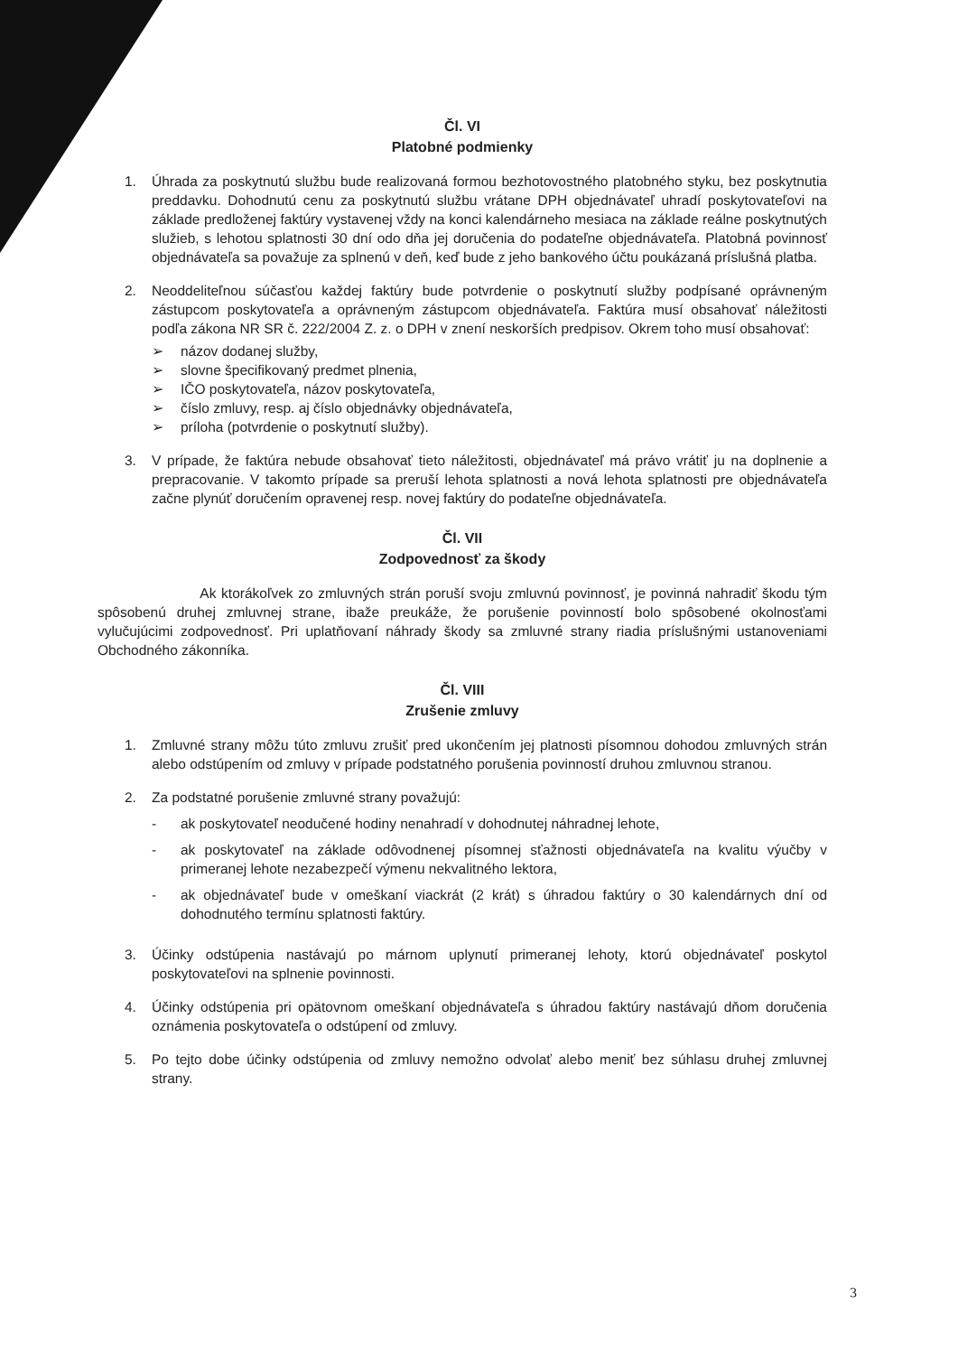Čl. VI
Platobné podmienky
1. Úhrada za poskytnutú službu bude realizovaná formou bezhotovostného platobného styku, bez poskytnutia preddavku. Dohodnutú cenu za poskytnutú službu vrátane DPH objednávateľ uhradí poskytovateľovi na základe predloženej faktúry vystavenej vždy na konci kalendárneho mesiaca na základe reálne poskytnutých služieb, s lehotou splatnosti 30 dní odo dňa jej doručenia do podateľne objednávateľa. Platobná povinnosť objednávateľa sa považuje za splnenú v deň, keď bude z jeho bankového účtu poukázaná príslušná platba.
2. Neoddeliteľnou súčasťou každej faktúry bude potvrdenie o poskytnutí služby podpísané oprávneným zástupcom poskytovateľa a oprávneným zástupcom objednávateľa. Faktúra musí obsahovať náležitosti podľa zákona NR SR č. 222/2004 Z. z. o DPH v znení neskorších predpisov. Okrem toho musí obsahovať:
➢ názov dodanej služby,
➢ slovne špecifikovaný predmet plnenia,
➢ IČO poskytovateľa, názov poskytovateľa,
➢ číslo zmluvy, resp. aj číslo objednávky objednávateľa,
➢ príloha (potvrdenie o poskytnutí služby).
3. V prípade, že faktúra nebude obsahovať tieto náležitosti, objednávateľ má právo vrátiť ju na doplnenie a prepracovanie. V takomto prípade sa preruší lehota splatnosti a nová lehota splatnosti pre objednávateľa začne plynúť doručením opravenej resp. novej faktúry do podateľne objednávateľa.
Čl. VII
Zodpovednosť za škody
Ak ktorákoľvek zo zmluvných strán poruší svoju zmluvnú povinnosť, je povinná nahradiť škodu tým spôsobenú druhej zmluvnej strane, ibaže preukáže, že porušenie povinností bolo spôsobené okolnosťami vylučujúcimi zodpovednosť. Pri uplatňovaní náhrady škody sa zmluvné strany riadia príslušnými ustanoveniami Obchodného zákonníka.
Čl. VIII
Zrušenie zmluvy
1. Zmluvné strany môžu túto zmluvu zrušiť pred ukončením jej platnosti písomnou dohodou zmluvných strán alebo odstúpením od zmluvy v prípade podstatného porušenia povinností druhou zmluvnou stranou.
2. Za podstatné porušenie zmluvné strany považujú:
- ak poskytovateľ neodučené hodiny nenahradí v dohodnutej náhradnej lehote,
- ak poskytovateľ na základe odôvodnenej písomnej sťažnosti objednávateľa na kvalitu výučby v primeranej lehote nezabezpečí výmenu nekvalitného lektora,
- ak objednávateľ bude v omeškaní viackrát (2 krát) s úhradou faktúry o 30 kalendárnych dní od dohodnutého termínu splatnosti faktúry.
3. Účinky odstúpenia nastávajú po márnom uplynutí primeranej lehoty, ktorú objednávateľ poskytol poskytovateľovi na splnenie povinnosti.
4. Účinky odstúpenia pri opätovnom omeškaní objednávateľa s úhradou faktúry nastávajú dňom doručenia oznámenia poskytovateľa o odstúpení od zmluvy.
5. Po tejto dobe účinky odstúpenia od zmluvy nemožno odvolať alebo meniť bez súhlasu druhej zmluvnej strany.
3